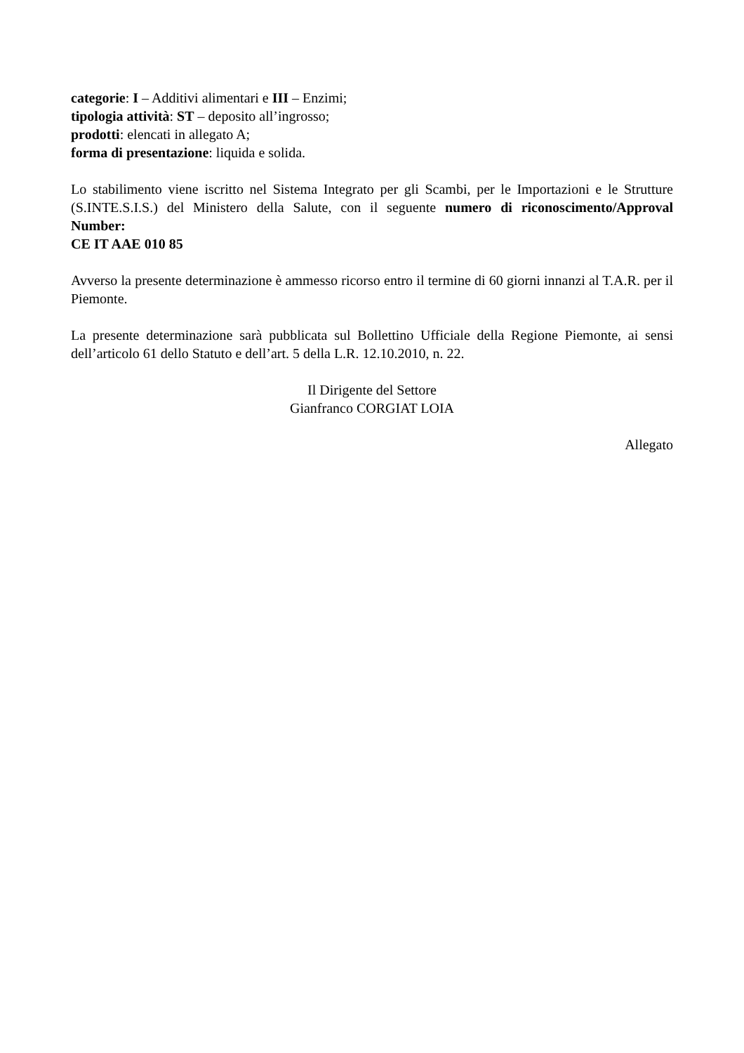categorie: I – Additivi alimentari e III – Enzimi;
tipologia attività: ST – deposito all’ingrosso;
prodotti: elencati in allegato A;
forma di presentazione: liquida e solida.
Lo stabilimento viene iscritto nel Sistema Integrato per gli Scambi, per le Importazioni e le Strutture (S.INTE.S.I.S.) del Ministero della Salute, con il seguente numero di riconoscimento/Approval Number:
CE IT AAE 010 85
Avverso la presente determinazione è ammesso ricorso entro il termine di 60 giorni innanzi al T.A.R. per il Piemonte.
La presente determinazione sarà pubblicata sul Bollettino Ufficiale della Regione Piemonte, ai sensi dell’articolo 61 dello Statuto e dell’art. 5 della L.R. 12.10.2010, n. 22.
Il Dirigente del Settore
Gianfranco CORGIAT LOIA
Allegato